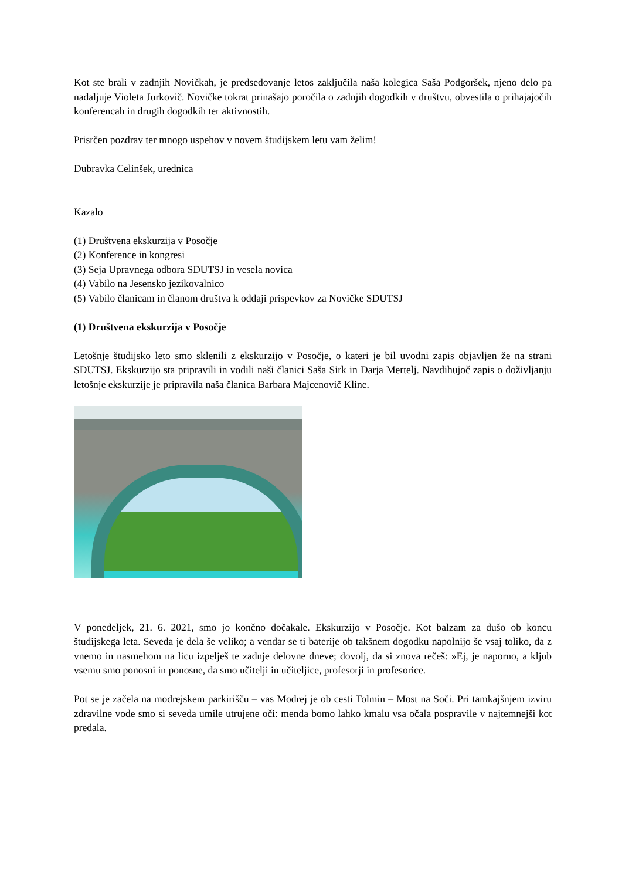Kot ste brali v zadnjih Novičkah, je predsedovanje letos zaključila naša kolegica Saša Podgoršek, njeno delo pa nadaljuje Violeta Jurkovič. Novičke tokrat prinašajo poročila o zadnjih dogodkih v društvu, obvestila o prihajajočih konferencah in drugih dogodkih ter aktivnostih.
Prisrčen pozdrav ter mnogo uspehov v novem študijskem letu vam želim!
Dubravka Celinšek, urednica
Kazalo
(1) Društvena ekskurzija v Posočje
(2) Konference in kongresi
(3) Seja Upravnega odbora SDUTSJ in vesela novica
(4) Vabilo na Jesensko jezikovalnico
(5) Vabilo članicam in članom društva k oddaji prispevkov za Novičke SDUTSJ
(1) Društvena ekskurzija v Posočje
Letošnje študijsko leto smo sklenili z ekskurzijo v Posočje, o kateri je bil uvodni zapis objavljen že na strani SDUTSJ. Ekskurzijo sta pripravili in vodili naši članici Saša Sirk in Darja Mertelj. Navdihujoč zapis o doživljanju letošnje ekskurzije je pripravila naša članica Barbara Majcenovič Kline.
V ponedeljek, 21. 6. 2021, smo jo končno dočakale. Ekskurzijo v Posočje. Kot balzam za dušo ob koncu študijskega leta. Seveda je dela še veliko; a vendar se ti baterije ob takšnem dogodku napolnijo še vsaj toliko, da z vnemo in nasmehom na licu izpelješ te zadnje delovne dneve; dovolj, da si znova rečeš: »Ej, je naporno, a kljub vsemu smo ponosni in ponosne, da smo učitelji in učiteljice, profesorji in profesorice.
Pot se je začela na modrejskem parkirišču – vas Modrej je ob cesti Tolmin – Most na Soči. Pri tamkajšnjem izviru zdravilne vode smo si seveda umile utrujene oči: menda bomo lahko kmalu vsa očala pospravile v najtemnejši kot predala.